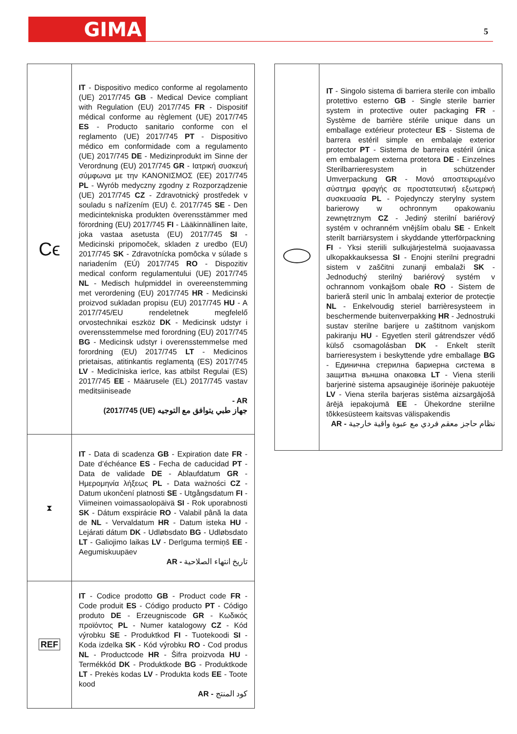GIMA 5
| Cϵ | IT - Dispositivo medico conforme al regolamento (UE) 2017/745 GB - Medical Device compliant with Regulation (EU) 2017/745 FR - Dispositif médical conforme au règlement (UE) 2017/745 ES - Producto sanitario conforme con el reglamento (UE) 2017/745 PT - Dispositivo médico em conformidade com a regulamento (UE) 2017/745 DE - Medizinprodukt im Sinne der Verordnung (EU) 2017/745 GR - Ιατρική συσκευή σύμφωνα με την ΚΑΝΟΝΙΣΜΟΣ (ΕΕ) 2017/745 PL - Wyrób medyczny zgodny z Rozporządzenie (UE) 2017/745 CZ - Zdravotnický prostředek v souladu s nařízením (EU) č. 2017/745 SE - Den medicintekniska produkten överensstämmer med förordning (EU) 2017/745 FI - Lääkinnällinen laite, joka vastaa asetusta (EU) 2017/745 SI - Medicinski pripomoček, skladen z uredbo (EU) 2017/745 SK - Zdravotnícka pomôcka v súlade s nariadením (EÚ) 2017/745 RO - Dispozitiv medical conform regulamentului (UE) 2017/745 NL - Medisch hulpmiddel in overeenstemming met verordening (EU) 2017/745 HR - Medicinski proizvod sukladan propisu (EU) 2017/745 HU - A 2017/745/EU rendeletnek megfelelő orvostechnikai eszköz DK - Medicinsk udstyr i overensstemmelse med forordning (EU) 2017/745 BG - Medicinsk udstyr i overensstemmelse med forordning (EU) 2017/745 LT - Medicinos prietaisas, atitinkantis reglamentą (ES) 2017/745 LV - Medicīniska ierīce, kas atbilst Regulai (ES) 2017/745 EE - Määrusele (EL) 2017/745 vastav meditsiiniseade - AR جهاز طبي يتوافق مع التوجيه (UE) 2017/745) |
| ⧗ | IT - Data di scadenza GB - Expiration date FR - Date d’échéance ES - Fecha de caducidad PT - Data de validade DE - Ablaufdatum GR - Ημερομηνία λήξεως PL - Data ważności CZ - Datum ukončení platnosti SE - Utgångsdatum FI - Viimeinen voimassaolopäivä SI - Rok uporabnosti SK - Dátum exspirácie RO - Valabil până la data de NL - Vervaldatum HR - Datum isteka HU - Lejárati dátum DK - Udløbsdato BG - Udløbsdato LT - Galiojimo laikas LV - Derīguma termiņš EE - Aegumiskuupäev AR - تاريخ انتهاء الصلاحية |
| REF | IT - Codice prodotto GB - Product code FR - Code produit ES - Código producto PT - Código produto DE - Erzeugniscode GR - Κωδικός προϊόντος PL - Numer katalogowy CZ - Kód výrobku SE - Produktkod FI - Tuotekoodi SI - Koda izdelka SK - Kód výrobku RO - Cod produs NL - Productcode HR - Šifra proizvoda HU - Termékkód DK - Produktkode BG - Produktkode LT - Prekės kodas LV - Produkta kods EE - Toote kood AR - كود المنتج |
| | IT - Singolo sistema di barriera sterile con imballo protettivo esterno GB - Single sterile barrier system in protective outer packaging FR - Système de barrière stérile unique dans un emballage extérieur protecteur ES - Sistema de barrera estéril simple en embalaje exterior protector PT - Sistema de barreira estéril única em embalagem externa protetora DE - Einzelnes Sterilbarrieresystem in schützender Umverpackung GR - Μονό αποστειρωμένο σύστημα φραγής σε προστατευτική εξωτερική συσκευασία PL - Pojedynczy sterylny system barierowy w ochronnym opakowaniu zewnętrznym CZ - Jediný sterilní bariérový systém v ochranném vnějším obalu SE - Enkelt sterilt barriärsystem i skyddande ytterförpackning FI - Yksi steriili sulkujärjestelmä suojaavassa ulkopakkauksessa SI - Enojni sterilni pregradni sistem v zaščitni zunanji embalaži SK - Jednoduchý sterilný bariérový systém v ochrannom vonkajšom obale RO - Sistem de barieră steril unic în ambalaj exterior de protecție NL - Enkelvoudig steriel barrièresysteem in beschermende buitenverpakking HR - Jednostruki sustav sterilne barijere u zaštitnom vanjskom pakiranju HU - Egyetlen steril gátrendszer védő külső csomagolásban DK - Enkelt sterilt barrieresystem i beskyttende ydre emballage BG - Единична стерилна бариерна система в защитна външна опаковка LT - Viena sterili barjerinė sistema apsauginėje išorinėje pakuotėje LV - Viena sterila barjeras sistēma aizsargājošā ārējā iepakojumā EE - Ühekordne steriilne tõkkesüsteem kaitsvas välispakendis AR - نظام حاجز معقم فردي مع عبوة واقية خارجية |